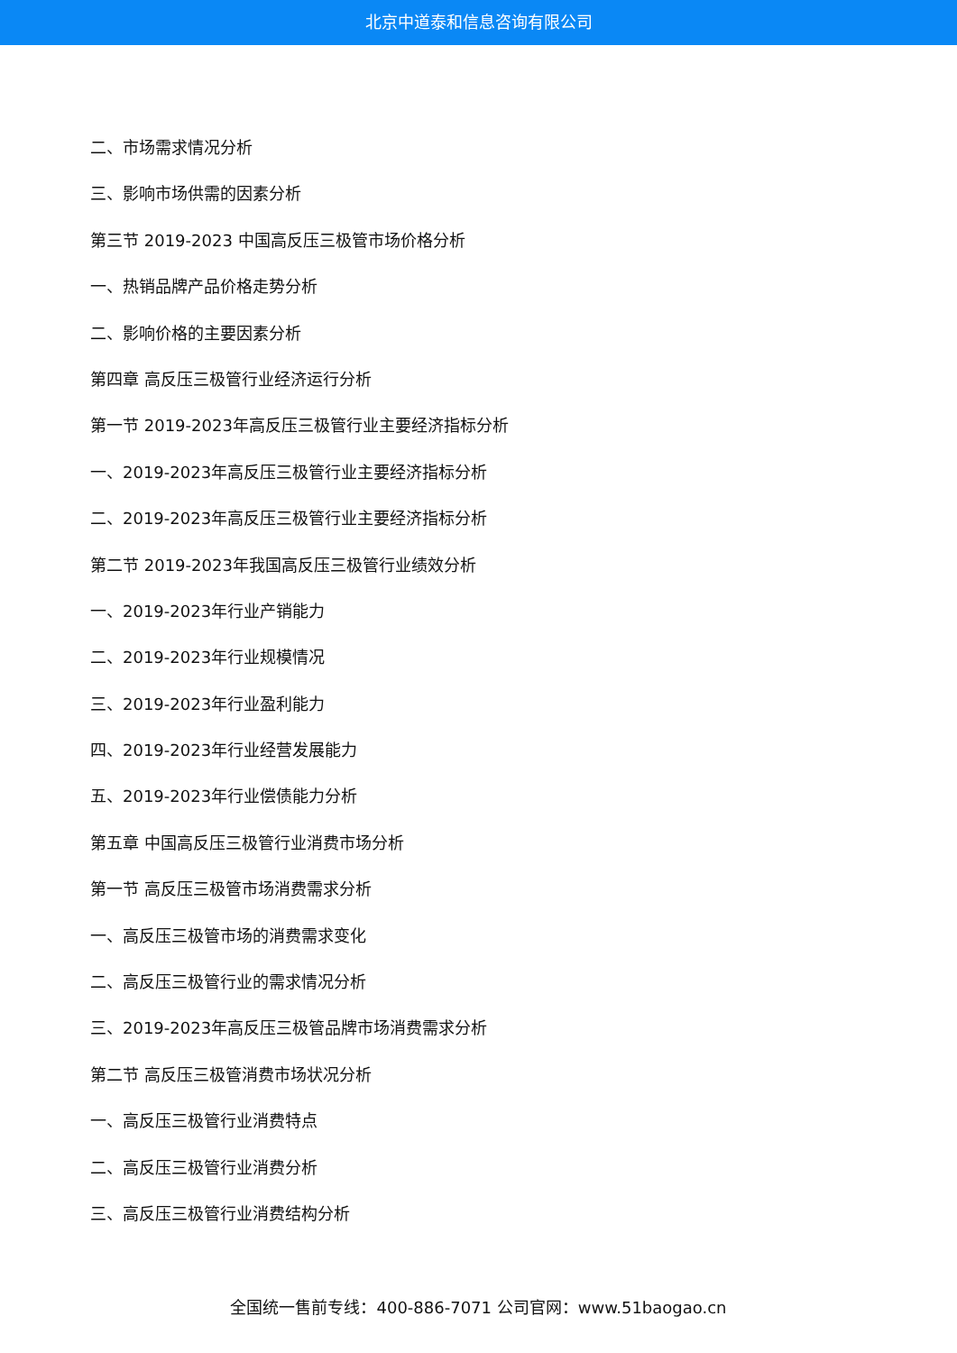北京中道泰和信息咨询有限公司
二、市场需求情况分析
三、影响市场供需的因素分析
第三节 2019-2023 中国高反压三极管市场价格分析
一、热销品牌产品价格走势分析
二、影响价格的主要因素分析
第四章 高反压三极管行业经济运行分析
第一节 2019-2023年高反压三极管行业主要经济指标分析
一、2019-2023年高反压三极管行业主要经济指标分析
二、2019-2023年高反压三极管行业主要经济指标分析
第二节 2019-2023年我国高反压三极管行业绩效分析
一、2019-2023年行业产销能力
二、2019-2023年行业规模情况
三、2019-2023年行业盈利能力
四、2019-2023年行业经营发展能力
五、2019-2023年行业偿债能力分析
第五章 中国高反压三极管行业消费市场分析
第一节 高反压三极管市场消费需求分析
一、高反压三极管市场的消费需求变化
二、高反压三极管行业的需求情况分析
三、2019-2023年高反压三极管品牌市场消费需求分析
第二节 高反压三极管消费市场状况分析
一、高反压三极管行业消费特点
二、高反压三极管行业消费分析
三、高反压三极管行业消费结构分析
全国统一售前专线：400-886-7071 公司官网：www.51baogao.cn